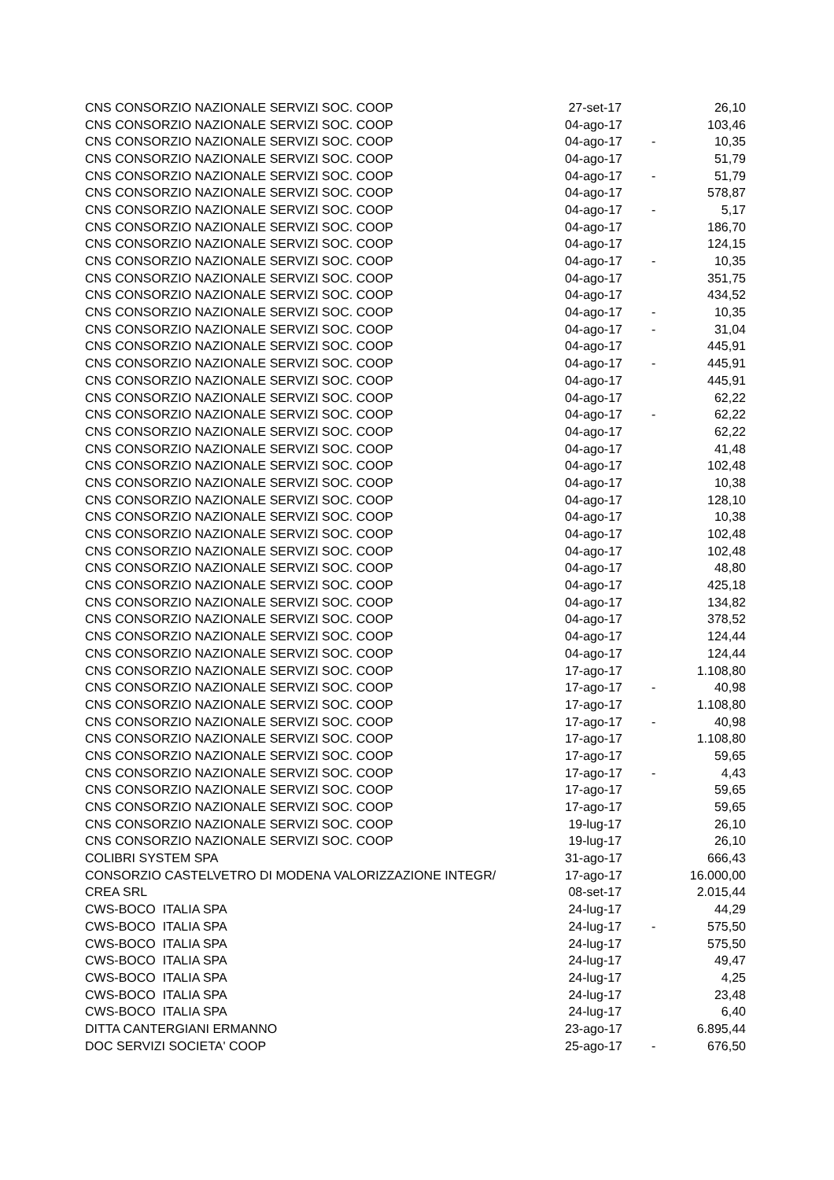| CNS CONSORZIO NAZIONALE SERVIZI SOC. COOP | 27-set-17 | | 26,10 |
| CNS CONSORZIO NAZIONALE SERVIZI SOC. COOP | 04-ago-17 | | 103,46 |
| CNS CONSORZIO NAZIONALE SERVIZI SOC. COOP | 04-ago-17 | - | 10,35 |
| CNS CONSORZIO NAZIONALE SERVIZI SOC. COOP | 04-ago-17 | | 51,79 |
| CNS CONSORZIO NAZIONALE SERVIZI SOC. COOP | 04-ago-17 | - | 51,79 |
| CNS CONSORZIO NAZIONALE SERVIZI SOC. COOP | 04-ago-17 | | 578,87 |
| CNS CONSORZIO NAZIONALE SERVIZI SOC. COOP | 04-ago-17 | - | 5,17 |
| CNS CONSORZIO NAZIONALE SERVIZI SOC. COOP | 04-ago-17 | | 186,70 |
| CNS CONSORZIO NAZIONALE SERVIZI SOC. COOP | 04-ago-17 | | 124,15 |
| CNS CONSORZIO NAZIONALE SERVIZI SOC. COOP | 04-ago-17 | - | 10,35 |
| CNS CONSORZIO NAZIONALE SERVIZI SOC. COOP | 04-ago-17 | | 351,75 |
| CNS CONSORZIO NAZIONALE SERVIZI SOC. COOP | 04-ago-17 | | 434,52 |
| CNS CONSORZIO NAZIONALE SERVIZI SOC. COOP | 04-ago-17 | - | 10,35 |
| CNS CONSORZIO NAZIONALE SERVIZI SOC. COOP | 04-ago-17 | - | 31,04 |
| CNS CONSORZIO NAZIONALE SERVIZI SOC. COOP | 04-ago-17 | | 445,91 |
| CNS CONSORZIO NAZIONALE SERVIZI SOC. COOP | 04-ago-17 | - | 445,91 |
| CNS CONSORZIO NAZIONALE SERVIZI SOC. COOP | 04-ago-17 | | 445,91 |
| CNS CONSORZIO NAZIONALE SERVIZI SOC. COOP | 04-ago-17 | | 62,22 |
| CNS CONSORZIO NAZIONALE SERVIZI SOC. COOP | 04-ago-17 | - | 62,22 |
| CNS CONSORZIO NAZIONALE SERVIZI SOC. COOP | 04-ago-17 | | 62,22 |
| CNS CONSORZIO NAZIONALE SERVIZI SOC. COOP | 04-ago-17 | | 41,48 |
| CNS CONSORZIO NAZIONALE SERVIZI SOC. COOP | 04-ago-17 | | 102,48 |
| CNS CONSORZIO NAZIONALE SERVIZI SOC. COOP | 04-ago-17 | | 10,38 |
| CNS CONSORZIO NAZIONALE SERVIZI SOC. COOP | 04-ago-17 | | 128,10 |
| CNS CONSORZIO NAZIONALE SERVIZI SOC. COOP | 04-ago-17 | | 10,38 |
| CNS CONSORZIO NAZIONALE SERVIZI SOC. COOP | 04-ago-17 | | 102,48 |
| CNS CONSORZIO NAZIONALE SERVIZI SOC. COOP | 04-ago-17 | | 102,48 |
| CNS CONSORZIO NAZIONALE SERVIZI SOC. COOP | 04-ago-17 | | 48,80 |
| CNS CONSORZIO NAZIONALE SERVIZI SOC. COOP | 04-ago-17 | | 425,18 |
| CNS CONSORZIO NAZIONALE SERVIZI SOC. COOP | 04-ago-17 | | 134,82 |
| CNS CONSORZIO NAZIONALE SERVIZI SOC. COOP | 04-ago-17 | | 378,52 |
| CNS CONSORZIO NAZIONALE SERVIZI SOC. COOP | 04-ago-17 | | 124,44 |
| CNS CONSORZIO NAZIONALE SERVIZI SOC. COOP | 04-ago-17 | | 124,44 |
| CNS CONSORZIO NAZIONALE SERVIZI SOC. COOP | 17-ago-17 | | 1.108,80 |
| CNS CONSORZIO NAZIONALE SERVIZI SOC. COOP | 17-ago-17 | - | 40,98 |
| CNS CONSORZIO NAZIONALE SERVIZI SOC. COOP | 17-ago-17 | | 1.108,80 |
| CNS CONSORZIO NAZIONALE SERVIZI SOC. COOP | 17-ago-17 | - | 40,98 |
| CNS CONSORZIO NAZIONALE SERVIZI SOC. COOP | 17-ago-17 | | 1.108,80 |
| CNS CONSORZIO NAZIONALE SERVIZI SOC. COOP | 17-ago-17 | | 59,65 |
| CNS CONSORZIO NAZIONALE SERVIZI SOC. COOP | 17-ago-17 | - | 4,43 |
| CNS CONSORZIO NAZIONALE SERVIZI SOC. COOP | 17-ago-17 | | 59,65 |
| CNS CONSORZIO NAZIONALE SERVIZI SOC. COOP | 17-ago-17 | | 59,65 |
| CNS CONSORZIO NAZIONALE SERVIZI SOC. COOP | 19-lug-17 | | 26,10 |
| CNS CONSORZIO NAZIONALE SERVIZI SOC. COOP | 19-lug-17 | | 26,10 |
| COLIBRI SYSTEM SPA | 31-ago-17 | | 666,43 |
| CONSORZIO CASTELVETRO DI MODENA VALORIZZAZIONE INTEGR/ | 17-ago-17 | | 16.000,00 |
| CREA SRL | 08-set-17 | | 2.015,44 |
| CWS-BOCO ITALIA SPA | 24-lug-17 | | 44,29 |
| CWS-BOCO ITALIA SPA | 24-lug-17 | - | 575,50 |
| CWS-BOCO ITALIA SPA | 24-lug-17 | | 575,50 |
| CWS-BOCO ITALIA SPA | 24-lug-17 | | 49,47 |
| CWS-BOCO ITALIA SPA | 24-lug-17 | | 4,25 |
| CWS-BOCO ITALIA SPA | 24-lug-17 | | 23,48 |
| CWS-BOCO ITALIA SPA | 24-lug-17 | | 6,40 |
| DITTA CANTERGIANI ERMANNO | 23-ago-17 | | 6.895,44 |
| DOC SERVIZI SOCIETA' COOP | 25-ago-17 | - | 676,50 |